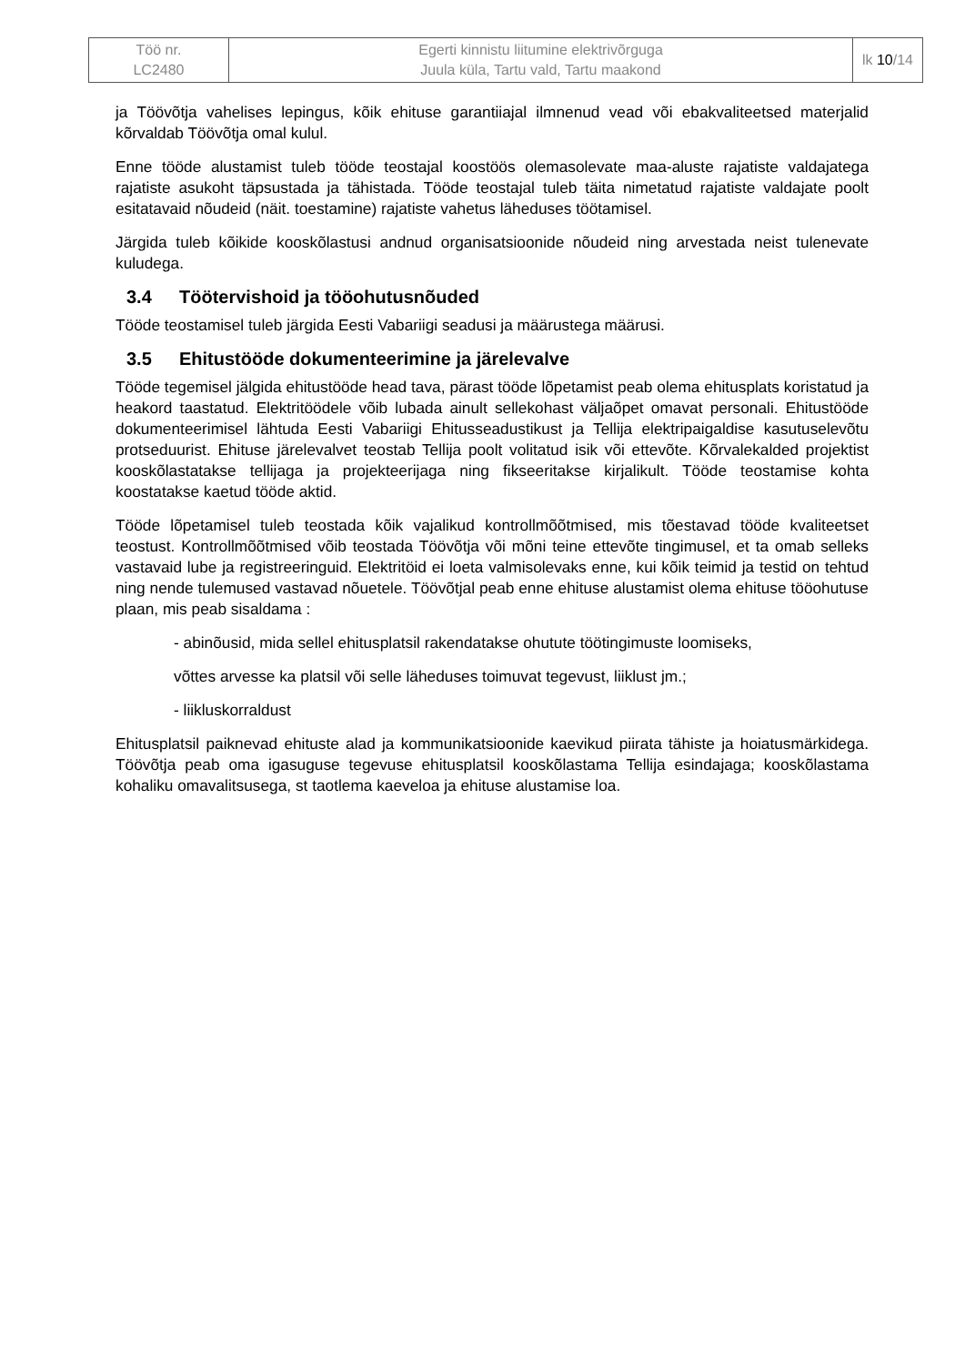| Töö nr. LC2480 | Egerti kinnistu liitumine elektrivõrguga Juula küla, Tartu vald, Tartu maakond | lk 10 /14 |
ja Töövõtja vahelises lepingus, kõik ehituse garantiiajal ilmnenud vead või ebakvaliteetsed materjalid kõrvaldab Töövõtja omal kulul.
Enne tööde alustamist tuleb tööde teostajal koostöös olemasolevate maa-aluste rajatiste valdajatega rajatiste asukoht täpsustada ja tähistada. Tööde teostajal tuleb täita nimetatud rajatiste valdajate poolt esitatavaid nõudeid (näit. toestamine) rajatiste vahetus läheduses töötamisel.
Järgida tuleb kõikide kooskõlastusi andnud organisatsioonide nõudeid ning arvestada neist tulenevate kuludega.
3.4 Töötervishoid ja tööohutusnõuded
Tööde teostamisel tuleb järgida Eesti Vabariigi seadusi ja määrustega määrusi.
3.5 Ehitustööde dokumenteerimine ja järelevalve
Tööde tegemisel jälgida ehitustööde head tava, pärast tööde lõpetamist peab olema ehitusplats koristatud ja heakord taastatud. Elektritöödele võib lubada ainult sellekohast väljaõpet omavat personali. Ehitustööde dokumenteerimisel lähtuda Eesti Vabariigi Ehitusseadustikust ja Tellija elektripaigaldise kasutuselevõtu protseduurist. Ehituse järelevalvet teostab Tellija poolt volitatud isik või ettevõte. Kõrvalekalded projektist kooskõlastatakse tellijaga ja projekteerijaga ning fikseeritakse kirjalikult. Tööde teostamise kohta koostatakse kaetud tööde aktid.
Tööde lõpetamisel tuleb teostada kõik vajalikud kontrollmõõtmised, mis tõestavad tööde kvaliteetset teostust. Kontrollmõõtmised võib teostada Töövõtja või mõni teine ettevõte tingimusel, et ta omab selleks vastavaid lube ja registreeringuid. Elektritöid ei loeta valmisolevaks enne, kui kõik teimid ja testid on tehtud ning nende tulemused vastavad nõuetele. Töövõtjal peab enne ehituse alustamist olema ehituse tööohutuse plaan, mis peab sisaldama :
- abinõusid, mida sellel ehitusplatsil rakendatakse ohutute töötingimuste loomiseks,
võttes arvesse ka platsil või selle läheduses toimuvat tegevust, liiklust jm.;
- liikluskorraldust
Ehitusplatsil paiknevad ehituste alad ja kommunikatsioonide kaevikud piirata tähiste ja hoiatusmärkidega. Töövõtja peab oma igasuguse tegevuse ehitusplatsil kooskõlastama Tellija esindajaga; kooskõlastama kohaliku omavalitsusega, st taotlema kaeveloa ja ehituse alustamise loa.